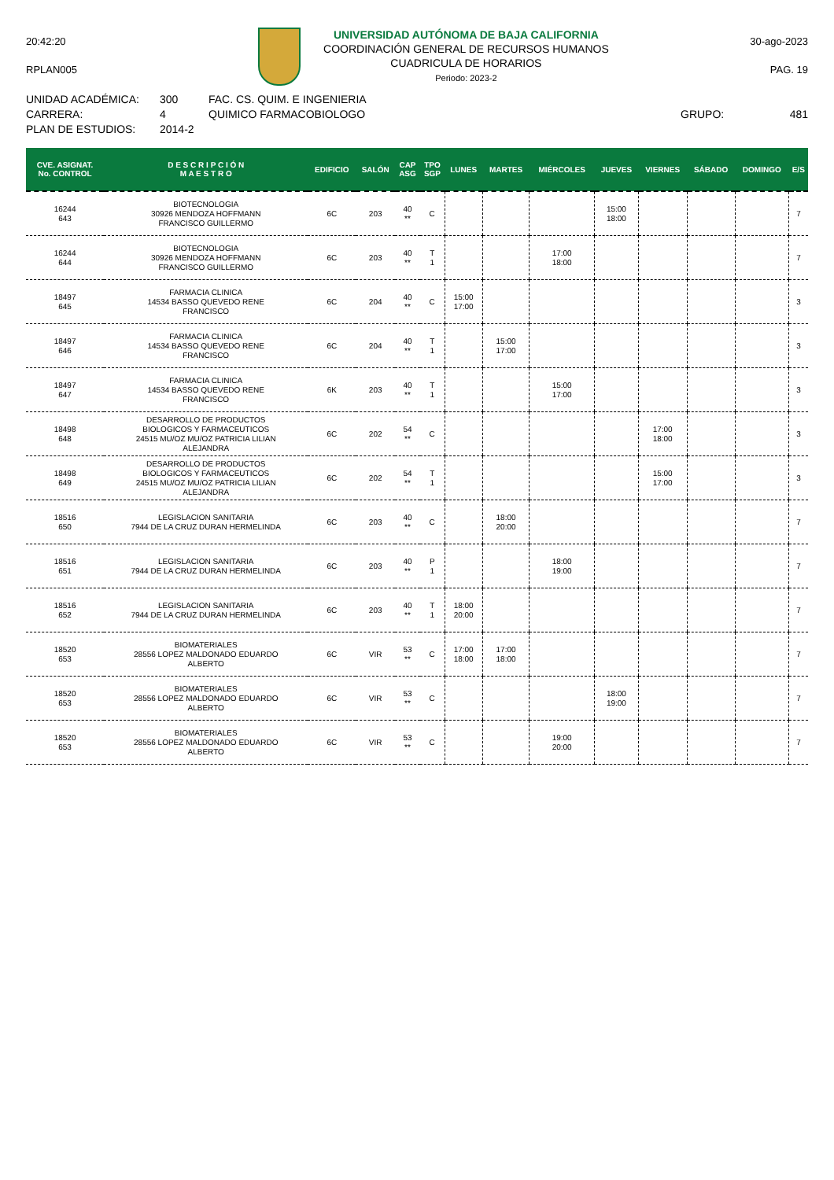20:42:20
RPLAN005
UNIVERSIDAD AUTÓNOMA DE BAJA CALIFORNIA
COORDINACIÓN GENERAL DE RECURSOS HUMANOS
CUADRICULA DE HORARIOS
Periodo: 2023-2
30-ago-2023
PAG. 19
UNIDAD ACADÉMICA:
CARRERA:
PLAN DE ESTUDIOS:
300
4
2014-2
FAC. CS. QUIM. E INGENIERIA
QUIMICO FARMACOBIOLOGO
GRUPO: 481
| CVE. ASIGNAT. No. CONTROL | D E S C R I P C I Ó N M A E S T R O | EDIFICIO | SALÓN | CAP ASG | TPO SGP | LUNES | MARTES | MIÉRCOLES | JUEVES | VIERNES | SÁBADO | DOMINGO | E/S |
| --- | --- | --- | --- | --- | --- | --- | --- | --- | --- | --- | --- | --- | --- |
| 16244 643 | BIOTECNOLOGIA 30926 MENDOZA HOFFMANN FRANCISCO GUILLERMO | 6C | 203 | 40 ** | C | | | | 15:00 18:00 | | | | 7 |
| 16244 644 | BIOTECNOLOGIA 30926 MENDOZA HOFFMANN FRANCISCO GUILLERMO | 6C | 203 | 40 ** | T 1 | | | 17:00 18:00 | | | | | 7 |
| 18497 645 | FARMACIA CLINICA 14534 BASSO QUEVEDO RENE FRANCISCO | 6C | 204 | 40 ** | C | 15:00 17:00 | | | | | | | 3 |
| 18497 646 | FARMACIA CLINICA 14534 BASSO QUEVEDO RENE FRANCISCO | 6C | 204 | 40 ** | T 1 | | 15:00 17:00 | | | | | | 3 |
| 18497 647 | FARMACIA CLINICA 14534 BASSO QUEVEDO RENE FRANCISCO | 6K | 203 | 40 ** | T 1 | | | 15:00 17:00 | | | | | 3 |
| 18498 648 | DESARROLLO DE PRODUCTOS BIOLOGICOS Y FARMACEUTICOS 24515 MU/OZ MU/OZ PATRICIA LILIAN ALEJANDRA | 6C | 202 | 54 ** | C | | | | | 17:00 18:00 | | | 3 |
| 18498 649 | DESARROLLO DE PRODUCTOS BIOLOGICOS Y FARMACEUTICOS 24515 MU/OZ MU/OZ PATRICIA LILIAN ALEJANDRA | 6C | 202 | 54 ** | T 1 | | | | | 15:00 17:00 | | | 3 |
| 18516 650 | LEGISLACION SANITARIA 7944 DE LA CRUZ DURAN HERMELINDA | 6C | 203 | 40 ** | C | | 18:00 20:00 | | | | | | 7 |
| 18516 651 | LEGISLACION SANITARIA 7944 DE LA CRUZ DURAN HERMELINDA | 6C | 203 | 40 ** | P 1 | | | 18:00 19:00 | | | | | 7 |
| 18516 652 | LEGISLACION SANITARIA 7944 DE LA CRUZ DURAN HERMELINDA | 6C | 203 | 40 ** | T 1 | 18:00 20:00 | | | | | | | 7 |
| 18520 653 | BIOMATERIALES 28556 LOPEZ MALDONADO EDUARDO ALBERTO | 6C | VIR | 53 ** | C | 17:00 18:00 | 17:00 18:00 | | | | | | 7 |
| 18520 653 | BIOMATERIALES 28556 LOPEZ MALDONADO EDUARDO ALBERTO | 6C | VIR | 53 ** | C | | | | 18:00 19:00 | | | | 7 |
| 18520 653 | BIOMATERIALES 28556 LOPEZ MALDONADO EDUARDO ALBERTO | 6C | VIR | 53 ** | C | | | 19:00 20:00 | | | | | 7 |